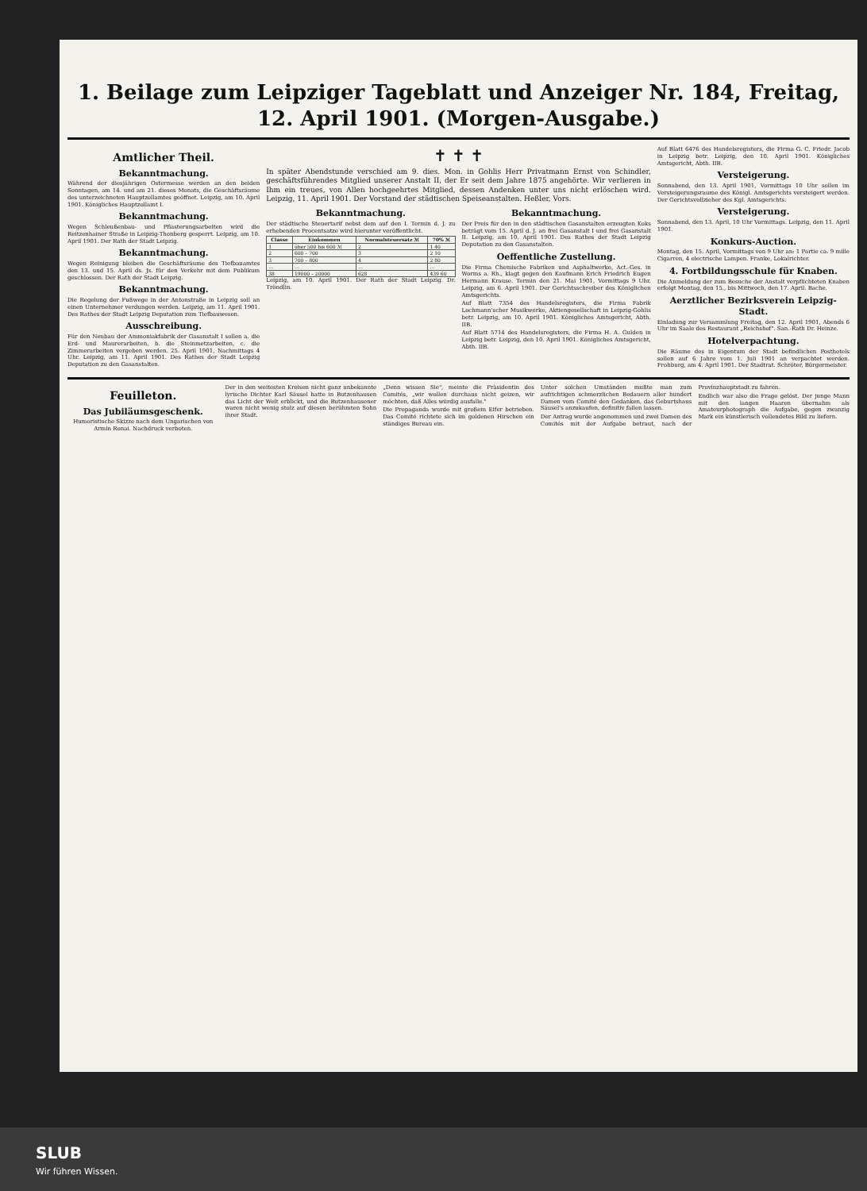1. Beilage zum Leipziger Tageblatt und Anzeiger Nr. 184, Freitag, 12. April 1901. (Morgen-Ausgabe.)
Amtlicher Theil.
Bekanntmachung.
Während der diesjährigen Ostermesse werden an den beiden Sonntagen, am 14. und am 21. dieses Monats, die Geschäftsräume des unterzeichneten Hauptzollamtes geöffnet. Leipzig, am 10. April 1901. Königliches Hauptzollamt I.
Bekanntmachung.
Wegen Schleußenbau- und Pflasterungsarbeiten wird die Reitzenhainer Straße in Leipzig-Thonberg gesperrt. Leipzig, am 10. April 1901. Der Rath der Stadt Leipzig.
Bekanntmachung.
Wegen Reinigung bleiben die Geschäftsräume des Tiefbauamtes den 13. und 15. April ds. Js. für den Verkehr mit dem Publikum geschlossen. Der Rath der Stadt Leipzig.
Bekanntmachung.
Die Regelung der Fußwege in der Antonstraße in Leipzig soll an einen Unternehmer verdungen werden. Leipzig, am 11. April 1901. Des Rathes der Stadt Leipzig Deputation zum Tiefbauwesen.
Ausschreibung.
Für den Neubau der Ammoniakfabrik der Gasanstalt I sollen a. die Erd- und Maurerarbeiten, b. die Steinmetzarbeiten, c. die Zimmerarbeiten vergeben werden. 25. April 1901, Nachmittags 4 Uhr. Leipzig, am 11. April 1901. Des Rathes der Stadt Leipzig Deputation zu den Gasanstalten.
✝ ✝ ✝
In später Abendstunde verschied am 9. dies. Mon. in Gohlis Herr Privatmann Ernst von Schindler, geschäftsführendes Mitglied unserer Anstalt II, der Er seit dem Jahre 1875 angehörte. Wir verlieren in Ihm ein treues, von Allen hochgeehrtes Mitglied, dessen Andenken unter uns nicht erlöschen wird. Leipzig, 11. April 1901. Der Vorstand der städtischen Speiseanstalten. Heßler, Vors.
Bekanntmachung.
Der städtische Steuertarif nebst dem auf den I. Termin d. J. zu erhebenden Procentsatze wird hierunter veröffentlicht.
| Classe | Einkommen | Normalsteuersatz ℳ | 70% ℳ |
| --- | --- | --- | --- |
| 1 | über 500 bis 600 ℳ | 2 | 1 40 |
| 2 | 600 – 700 | 3 | 2 10 |
| 3 | 700 – 800 | 4 | 2 80 |
| … | … | … | … |
| 38 | 19000 – 20000 | 628 | 439 60 |
Leipzig, am 10. April 1901. Der Rath der Stadt Leipzig. Dr. Tröndlin.
Bekanntmachung.
Der Preis für den in den städtischen Gasanstalten erzeugten Koks beträgt vom 15. April d. J. an frei Gasanstalt I und frei Gasanstalt II. Leipzig, am 10. April 1901. Des Rathes der Stadt Leipzig Deputation zu den Gasanstalten.
Oeffentliche Zustellung.
Die Firma Chemische Fabriken und Asphaltwerke, Act.-Ges. in Worms a. Rh., klagt gegen den Kaufmann Erich Friedrich Eugen Hermann Krause. Termin den 21. Mai 1901, Vormittags 9 Uhr. Leipzig, am 6. April 1901. Der Gerichtsschreiber des Königlichen Amtsgerichts.
Auf Blatt 7354 des Handelsregisters, die Firma Fabrik Lochmann'scher Musikwerke, Aktiengesellschaft in Leipzig-Gohlis betr. Leipzig, am 10. April 1901. Königliches Amtsgericht, Abth. IIB.
Auf Blatt 5714 des Handelsregisters, die Firma H. A. Gulden in Leipzig betr. Leipzig, den 10. April 1901. Königliches Amtsgericht, Abth. IIB.
Auf Blatt 6476 des Handelsregisters, die Firma G. C. Friedr. Jacob in Leipzig betr. Leipzig, den 10. April 1901. Königliches Amtsgericht, Abth. IIB.
Versteigerung.
Sonnabend, den 13. April 1901, Vormittags 10 Uhr sollen im Versteigerungsraume des Königl. Amtsgerichts versteigert werden. Der Gerichtsvollzieher des Kgl. Amtsgerichts.
Versteigerung.
Sonnabend, den 13. April, 10 Uhr Vormittags. Leipzig, den 11. April 1901.
Konkurs-Auction.
Montag, den 15. April, Vormittags von 9 Uhr an: 1 Partie ca. 9 mille Cigarren, 4 electrische Lampen. Franke, Lokalrichter.
4. Fortbildungsschule für Knaben.
Die Anmeldung der zum Besuche der Anstalt verpflichteten Knaben erfolgt Montag, den 15., bis Mittwoch, den 17. April. Bache.
Aerztlicher Bezirksverein Leipzig-Stadt.
Einladung zur Versammlung Freitag, den 12. April 1901, Abends 6 Uhr im Saale des Restaurant „Reichshof". San.-Rath Dr. Heinze.
Hotelverpachtung.
Die Räume des in Eigentum der Stadt befindlichen Posthotels sollen auf 6 Jahre vom 1. Juli 1901 an verpachtet werden. Frohburg, am 4. April 1901. Der Stadtrat. Schröter, Bürgermeister.
Feuilleton.
Das Jubiläumsgeschenk.
Humoristische Skizze nach dem Ungarischen von Armin Ronai. Nachdruck verboten.
Der in den weitesten Kreisen nicht ganz unbekannte lyrische Dichter Karl Säusel hatte in Butzenhausen das Licht der Welt erblickt, und die Butzenhausener waren nicht wenig stolz auf diesen berühmten Sohn ihrer Stadt.
„Denn wissen Sie", meinte die Präsidentin des Comités, „wir wollen durchaus nicht geizen, wir möchten, daß Alles würdig ausfalle."
Die Propaganda wurde mit großem Eifer betrieben. Das Comité richtete sich im goldenen Hirschen ein ständiges Bureau ein.
Unter solchen Umständen mußte man zum aufrichtigen schmerzlichen Bedauern aller hundert Damen vom Comité den Gedanken, das Geburtshaus Säusel's anzukaufen, definitiv fallen lassen.
Der Antrag wurde angenommen und zwei Damen des Comités mit der Aufgabe betraut, nach der Provinzhauptstadt zu fahren.
Endlich war also die Frage gelöst. Der junge Mann mit den langen Haaren übernahm als Amateurphotograph die Aufgabe, gegen zwanzig Mark ein künstlerisch vollendetes Bild zu liefern.
SLUB
Wir führen Wissen.